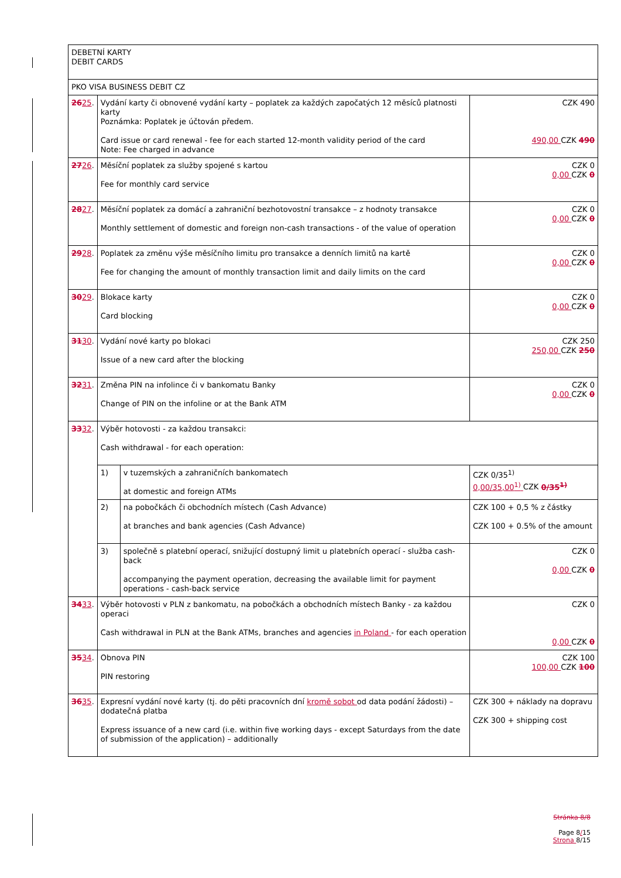| DEBETNÍ KARTY DEBIT CARDS | | | |
| PKO VISA BUSINESS DEBIT CZ | | | |
| 26 25 . | Vydání karty či obnovené vydání karty – poplatek za každých započatých 12 měsíců platnosti karty Poznámka: Poplatek je účtován předem. Card issue or card renewal - fee for each started 12-month validity period of the card Note: Fee charged in advance | | CZK 490 490,00 CZK 490 |
| 27 26 . | Měsíční poplatek za služby spojené s kartou Fee for monthly card service | | CZK 0 0,00 CZK 0 |
| 28 27 . | Měsíční poplatek za domácí a zahraniční bezhotovostní transakce – z hodnoty transakce Monthly settlement of domestic and foreign non-cash transactions - of the value of operation | | CZK 0 0,00 CZK 0 |
| 29 28 . | Poplatek za změnu výše měsíčního limitu pro transakce a denních limitů na kartě Fee for changing the amount of monthly transaction limit and daily limits on the card | | CZK 0 0,00 CZK 0 |
| 30 29 . | Blokace karty Card blocking | | CZK 0 0,00 CZK 0 |
| 31 30 . | Vydání nové karty po blokaci Issue of a new card after the blocking | | CZK 250 250,00 CZK 250 |
| 32 31 . | Změna PIN na infolince či v bankomatu Banky Change of PIN on the infoline or at the Bank ATM | | CZK 0 0,00 CZK 0 |
| 33 32 . | Výběr hotovosti - za každou transakci: Cash withdrawal - for each operation: | | |
| | 1) | v tuzemských a zahraničních bankomatech at domestic and foreign ATMs | CZK 0/35<sup>1)</sup> 0,00/35,00<sup>1)</sup> CZK 0/35<sup>1)</sup> |
| | 2) | na pobočkách či obchodních místech (Cash Advance) at branches and bank agencies (Cash Advance) | CZK 100 + 0,5 % z částky CZK 100 + 0.5% of the amount |
| | 3) | společně s platební operací, snižující dostupný limit u platebních operací - služba cash-back accompanying the payment operation, decreasing the available limit for payment operations - cash-back service | CZK 0 0,00 CZK 0 |
| 34 33 . | Výběr hotovosti v PLN z bankomatu, na pobočkách a obchodních místech Banky - za každou operaci Cash withdrawal in PLN at the Bank ATMs, branches and agencies in Poland - for each operation | | CZK 0 0,00 CZK 0 |
| 35 34 . | Obnova PIN PIN restoring | | CZK 100 100,00 CZK 100 |
| 36 35 . | Expresní vydání nové karty (tj. do pěti pracovních dní kromě sobot od data podání žádosti) – dodatečná platba Express issuance of a new card (i.e. within five working days - except Saturdays from the date of submission of the application) – additionally | | CZK 300 + náklady na dopravu CZK 300 + shipping cost |
Stránka 8/8
Page 8/15
Strona 8/15